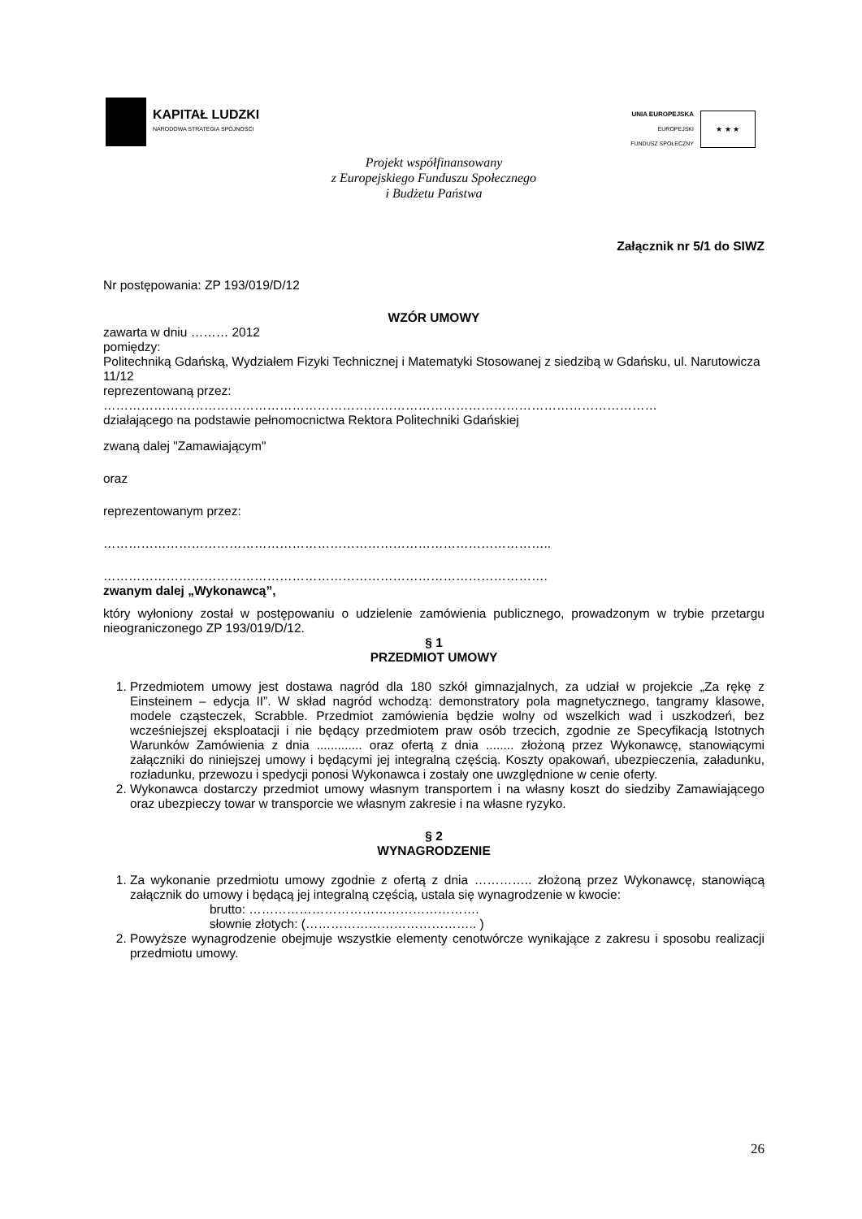KAPITAŁ LUDZKI
NARODOWA STRATEGIA SPÓJNOŚCI
UNIA EUROPEJSKA
EUROPEJSKI
FUNDUSZ SPOŁECZNY
★ ★ ★
Projekt współfinansowany
z Europejskiego Funduszu Społecznego
i Budżetu Państwa
Załącznik nr 5/1 do SIWZ
Nr postępowania: ZP 193/019/D/12
WZÓR UMOWY
zawarta w dniu ……… 2012
pomiędzy:
Politechniką Gdańską, Wydziałem Fizyki Technicznej i Matematyki Stosowanej z siedzibą w Gdańsku, ul. Narutowicza 11/12
reprezentowaną przez:
……………………………………………………………………………………………………………………
działającego na podstawie pełnomocnictwa Rektora Politechniki Gdańskiej
zwaną dalej "Zamawiającym"
oraz
reprezentowanym przez:
……………………………………………………………………………………………..
…………………………………………………………………………………………….
zwanym dalej „Wykonawcą”,
który wyłoniony został w postępowaniu o udzielenie zamówienia publicznego, prowadzonym w trybie przetargu nieograniczonego ZP 193/019/D/12.
§ 1
PRZEDMIOT UMOWY
1. Przedmiotem umowy jest dostawa nagród dla 180 szkół gimnazjalnych, za udział w projekcie „Za rękę z Einsteinem – edycja II”. W skład nagród wchodzą: demonstratory pola magnetycznego, tangramy klasowe, modele cząsteczek, Scrabble. Przedmiot zamówienia będzie wolny od wszelkich wad i uszkodzeń, bez wcześniejszej eksploatacji i nie będący przedmiotem praw osób trzecich, zgodnie ze Specyfikacją Istotnych Warunków Zamówienia z dnia ............. oraz ofertą z dnia ........ złożoną przez Wykonawcę, stanowiącymi załączniki do niniejszej umowy i będącymi jej integralną częścią. Koszty opakowań, ubezpieczenia, załadunku, rozładunku, przewozu i spedycji ponosi Wykonawca i zostały one uwzględnione w cenie oferty.
2. Wykonawca dostarczy przedmiot umowy własnym transportem i na własny koszt do siedziby Zamawiającego oraz ubezpieczy towar w transporcie we własnym zakresie i na własne ryzyko.
§ 2
WYNAGRODZENIE
1. Za wykonanie przedmiotu umowy zgodnie z ofertą z dnia ………….. złożoną przez Wykonawcę, stanowiącą załącznik do umowy i będącą jej integralną częścią, ustala się wynagrodzenie w kwocie:
brutto: ……………………………………………….
słownie złotych: (………………………………….. )
2. Powyższe wynagrodzenie obejmuje wszystkie elementy cenotwórcze wynikające z zakresu i sposobu realizacji przedmiotu umowy.
26